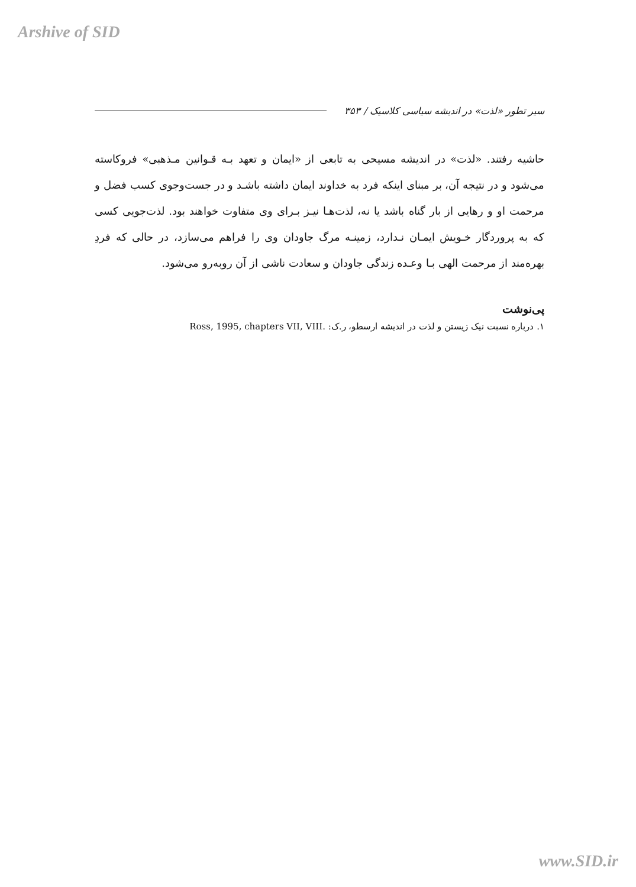Arshive of SID
سیر تطور «لذت» در اندیشه سیاسی کلاسیک / ۳۵۳
حاشیه رفتند. «لذت» در اندیشه مسیحی به تابعی از «ایمان و تعهد بـه قـوانین مـذهبی» فروکاسته می‌شود و در نتیجه آن، بر مبنای اینکه فرد به خداوند ایمان داشته باشـد و در جست‌وجوی کسب فضل و مرحمت او و رهایی از بار گناه باشد یا نه، لذت‌هـا نیـز بـرای وی متفاوت خواهند بود. لذت‌جویی کسی که به پروردگار خـویش ایمـان نـدارد، زمینـه مرگ جاودان وی را فراهم می‌سازد، در حالی که فردِ بهره‌مند از مرحمت الهی بـا وعـده زندگی جاودان و سعادت ناشی از آن روبه‌رو می‌شود.
پی‌نوشت
۱. درباره نسبت نیک زیستن و لذت در اندیشه ارسطو، ر.ک: Ross, 1995, chapters VII, VIII.
www.SID.ir